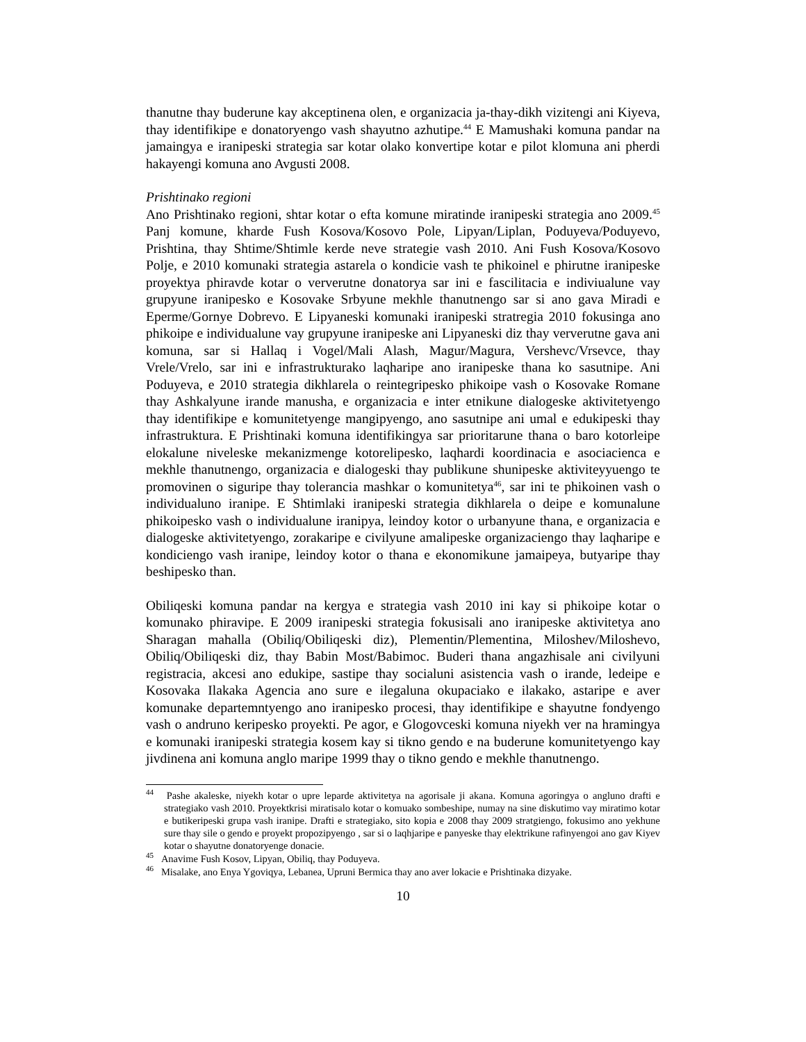thanutne thay buderune kay akceptinena olen, e organizacia ja-thay-dikh vizitengi ani Kiyeva, thay identifikipe e donatoryengo vash shayutno azhutipe.<sup>44</sup> E Mamushaki komuna pandar na jamaingya e iranipeski strategia sar kotar olako konvertipe kotar e pilot klomuna ani pherdi hakayengi komuna ano Avgusti 2008.
Prishtinako regioni
Ano Prishtinako regioni, shtar kotar o efta komune miratinde iranipeski strategia ano 2009.<sup>45</sup> Panj komune, kharde Fush Kosova/Kosovo Pole, Lipyan/Liplan, Poduyeva/Poduyevo, Prishtina, thay Shtime/Shtimle kerde neve strategie vash 2010. Ani Fush Kosova/Kosovo Polje, e 2010 komunaki strategia astarela o kondicie vash te phikoinel e phirutne iranipeske proyektya phiravde kotar o ververutne donatorya sar ini e fascilitacia e indiviualune vay grupyune iranipesko e Kosovake Srbyune mekhle thanutnengo sar si ano gava Miradi e Eperme/Gornye Dobrevo. E Lipyaneski komunaki iranipeski stratregia 2010 fokusinga ano phikoipe e individualune vay grupyune iranipeske ani Lipyaneski diz thay ververutne gava ani komuna, sar si Hallaq i Vogel/Mali Alash, Magur/Magura, Vershevc/Vrsevce, thay Vrele/Vrelo, sar ini e infrastrukturako laqharipe ano iranipeske thana ko sasutnipe. Ani Poduyeva, e 2010 strategia dikhlarela o reintegripesko phikoipe vash o Kosovake Romane thay Ashkalyune irande manusha, e organizacia e inter etnikune dialogeske aktivitetyengo thay identifikipe e komunitetyenge mangipyengo, ano sasutnipe ani umal e edukipeski thay infrastruktura. E Prishtinaki komuna identifikingya sar prioritarune thana o baro kotorleipe elokalune niveleske mekanizmenge kotorelipesko, laqhardi koordinacia e asociacienca e mekhle thanutnengo, organizacia e dialogeski thay publikune shunipeske aktiviteyyuengo te promovinen o siguripe thay tolerancia mashkar o komunitetya<sup>46</sup>, sar ini te phikoinen vash o individualuno iranipe. E Shtimlaki iranipeski strategia dikhlarela o deipe e komunalune phikoipesko vash o individualune iranipya, leindoy kotor o urbanyune thana, e organizacia e dialogeske aktivitetyengo, zorakaripe e civilyune amalipeske organizaciengo thay laqharipe e kondiciengo vash iranipe, leindoy kotor o thana e ekonomikune jamaipeya, butyaripe thay beshipesko than.
Obiliqeski komuna pandar na kergya e strategia vash 2010 ini kay si phikoipe kotar o komunako phiravipe. E 2009 iranipeski strategia fokusisali ano iranipeske aktivitetya ano Sharagan mahalla (Obiliq/Obiliqeski diz), Plementin/Plementina, Miloshev/Miloshevo, Obiliq/Obiliqeski diz, thay Babin Most/Babimoc. Buderi thana angazhisale ani civilyuni registracia, akcesi ano edukipe, sastipe thay socialuni asistencia vash o irande, ledeipe e Kosovaka Ilakaka Agencia ano sure e ilegaluna okupaciako e ilakako, astaripe e aver komunake departemntyengo ano iranipesko procesi, thay identifikipe e shayutne fondyengo vash o andruno keripesko proyekti. Pe agor, e Glogovceski komuna niyekh ver na hramingya e komunaki iranipeski strategia kosem kay si tikno gendo e na buderune komunitetyengo kay jivdinena ani komuna anglo maripe 1999 thay o tikno gendo e mekhle thanutnengo.
<sup>44</sup> Pashe akaleske, niyekh kotar o upre leparde aktivitetya na agorisale ji akana. Komuna agoringya o angluno drafti e strategiako vash 2010. Proyektkrisi miratisalo kotar o komuako sombeshipe, numay na sine diskutimo vay miratimo kotar e butikeripeski grupa vash iranipe. Drafti e strategiako, sito kopia e 2008 thay 2009 stratgiengo, fokusimo ano yekhune sure thay sile o gendo e proyekt propozipyengo , sar si o laqhjaripe e panyeske thay elektrikune rafinyengoi ano gav Kiyev kotar o shayutne donatoryenge donacie.
<sup>45</sup> Anavime Fush Kosov, Lipyan, Obiliq, thay Poduyeva.
<sup>46</sup> Misalake, ano Enya Ygoviqya, Lebanea, Upruni Bermica thay ano aver lokacie e Prishtinaka dizyake.
10